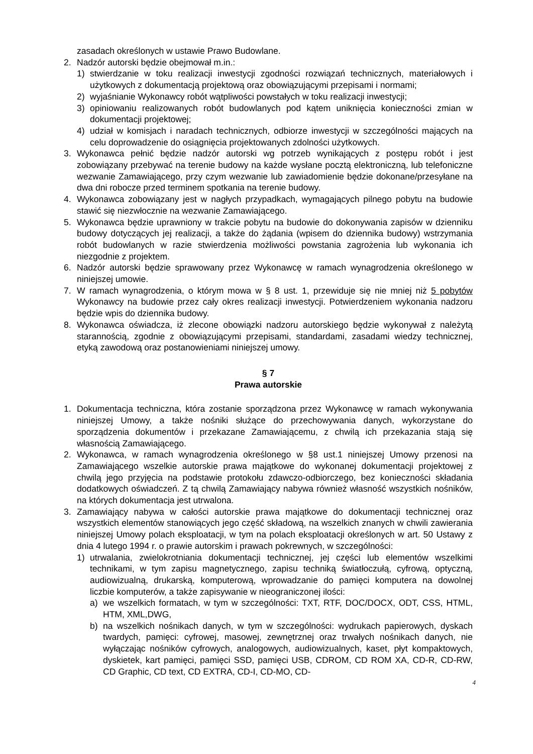zasadach określonych w ustawie Prawo Budowlane.
2. Nadzór autorski będzie obejmował m.in.:
1) stwierdzanie w toku realizacji inwestycji zgodności rozwiązań technicznych, materiałowych i użytkowych z dokumentacją projektową oraz obowiązującymi przepisami i normami;
2) wyjaśnianie Wykonawcy robót wątpliwości powstałych w toku realizacji inwestycji;
3) opiniowaniu realizowanych robót budowlanych pod kątem uniknięcia konieczności zmian w dokumentacji projektowej;
4) udział w komisjach i naradach technicznych, odbiorze inwestycji w szczególności mających na celu doprowadzenie do osiągnięcia projektowanych zdolności użytkowych.
3. Wykonawca pełnić będzie nadzór autorski wg potrzeb wynikających z postępu robót i jest zobowiązany przebywać na terenie budowy na każde wysłane pocztą elektroniczną, lub telefoniczne wezwanie Zamawiającego, przy czym wezwanie lub zawiadomienie będzie dokonane/przesyłane na dwa dni robocze przed terminem spotkania na terenie budowy.
4. Wykonawca zobowiązany jest w nagłych przypadkach, wymagających pilnego pobytu na budowie stawić się niezwłocznie na wezwanie Zamawiającego.
5. Wykonawca będzie uprawniony w trakcie pobytu na budowie do dokonywania zapisów w dzienniku budowy dotyczących jej realizacji, a także do żądania (wpisem do dziennika budowy) wstrzymania robót budowlanych w razie stwierdzenia możliwości powstania zagrożenia lub wykonania ich niezgodnie z projektem.
6. Nadzór autorski będzie sprawowany przez Wykonawcę w ramach wynagrodzenia określonego w niniejszej umowie.
7. W ramach wynagrodzenia, o którym mowa w § 8 ust. 1, przewiduje się nie mniej niż 5 pobytów Wykonawcy na budowie przez cały okres realizacji inwestycji. Potwierdzeniem wykonania nadzoru będzie wpis do dziennika budowy.
8. Wykonawca oświadcza, iż zlecone obowiązki nadzoru autorskiego będzie wykonywał z należytą starannością, zgodnie z obowiązującymi przepisami, standardami, zasadami wiedzy technicznej, etyką zawodową oraz postanowieniami niniejszej umowy.
§ 7
Prawa autorskie
1. Dokumentacja techniczna, która zostanie sporządzona przez Wykonawcę w ramach wykonywania niniejszej Umowy, a także nośniki służące do przechowywania danych, wykorzystane do sporządzenia dokumentów i przekazane Zamawiającemu, z chwilą ich przekazania stają się własnością Zamawiającego.
2. Wykonawca, w ramach wynagrodzenia określonego w §8 ust.1 niniejszej Umowy przenosi na Zamawiającego wszelkie autorskie prawa majątkowe do wykonanej dokumentacji projektowej z chwilą jego przyjęcia na podstawie protokołu zdawczo-odbiorczego, bez konieczności składania dodatkowych oświadczeń. Z tą chwilą Zamawiający nabywa również własność wszystkich nośników, na których dokumentacja jest utrwalona.
3. Zamawiający nabywa w całości autorskie prawa majątkowe do dokumentacji technicznej oraz wszystkich elementów stanowiących jego część składową, na wszelkich znanych w chwili zawierania niniejszej Umowy polach eksploatacji, w tym na polach eksploatacji określonych w art. 50 Ustawy z dnia 4 lutego 1994 r. o prawie autorskim i prawach pokrewnych, w szczególności:
1) utrwalania, zwielokrotniania dokumentacji technicznej, jej części lub elementów wszelkimi technikami, w tym zapisu magnetycznego, zapisu techniką światłoczułą, cyfrową, optyczną, audiowizualną, drukarską, komputerową, wprowadzanie do pamięci komputera na dowolnej liczbie komputerów, a także zapisywanie w nieograniczonej ilości:
a) we wszelkich formatach, w tym w szczególności: TXT, RTF, DOC/DOCX, ODT, CSS, HTML, HTM, XML,DWG,
b) na wszelkich nośnikach danych, w tym w szczególności: wydrukach papierowych, dyskach twardych, pamięci: cyfrowej, masowej, zewnętrznej oraz trwałych nośnikach danych, nie wyłączając nośników cyfrowych, analogowych, audiowizualnych, kaset, płyt kompaktowych, dyskietek, kart pamięci, pamięci SSD, pamięci USB, CDROM, CD ROM XA, CD-R, CD-RW, CD Graphic, CD text, CD EXTRA, CD-I, CD-MO, CD-
4